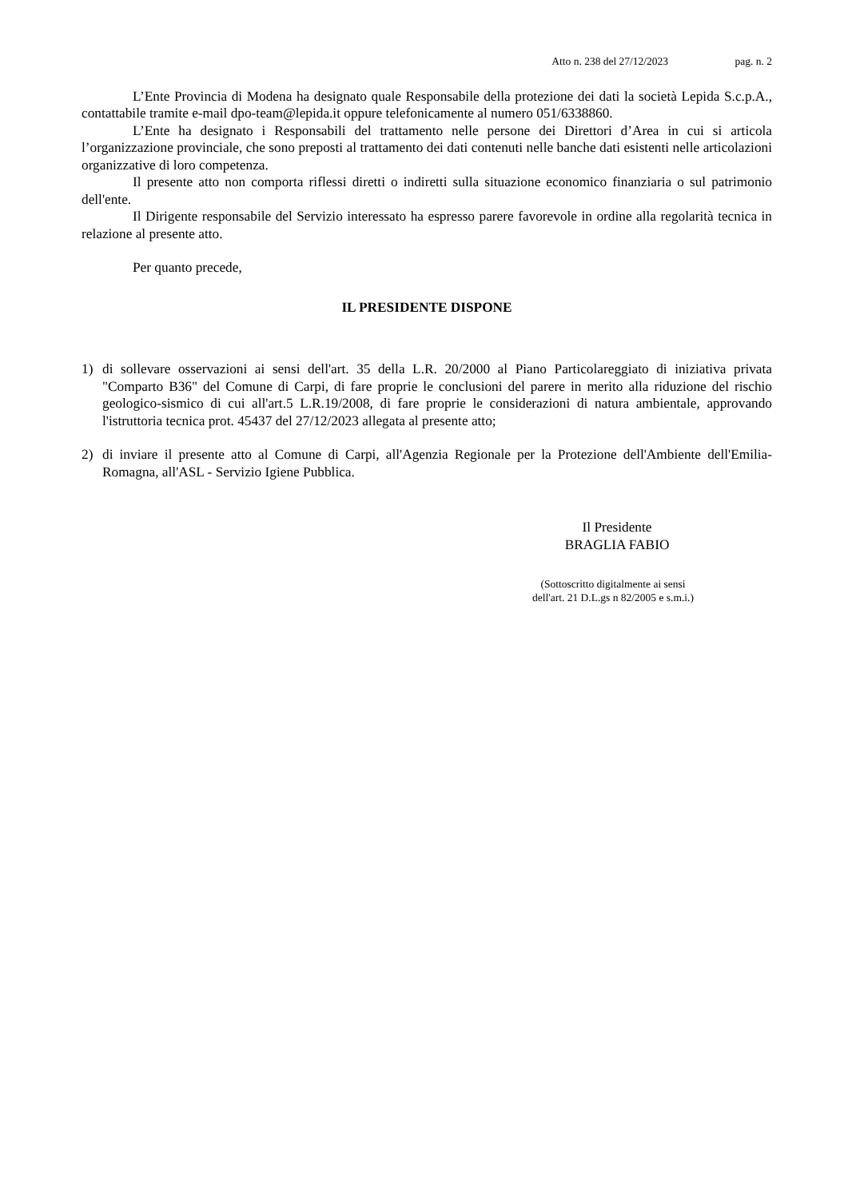Atto n. 238 del 27/12/2023 pag. n. 2
L’Ente Provincia di Modena ha designato quale Responsabile della protezione dei dati la società Lepida S.c.p.A., contattabile tramite e-mail dpo-team@lepida.it oppure telefonicamente al numero 051/6338860.
L’Ente ha designato i Responsabili del trattamento nelle persone dei Direttori d’Area in cui si articola l’organizzazione provinciale, che sono preposti al trattamento dei dati contenuti nelle banche dati esistenti nelle articolazioni organizzative di loro competenza.
Il presente atto non comporta riflessi diretti o indiretti sulla situazione economico finanziaria o sul patrimonio dell'ente.
Il Dirigente responsabile del Servizio interessato ha espresso parere favorevole in ordine alla regolarità tecnica in relazione al presente atto.
Per quanto precede,
IL PRESIDENTE DISPONE
1) di sollevare osservazioni ai sensi dell'art. 35 della L.R. 20/2000 al Piano Particolareggiato di iniziativa privata "Comparto B36" del Comune di Carpi, di fare proprie le conclusioni del parere in merito alla riduzione del rischio geologico-sismico di cui all'art.5 L.R.19/2008, di fare proprie le considerazioni di natura ambientale, approvando l'istruttoria tecnica prot. 45437 del 27/12/2023 allegata al presente atto;
2) di inviare il presente atto al Comune di Carpi, all'Agenzia Regionale per la Protezione dell'Ambiente dell'Emilia-Romagna, all'ASL - Servizio Igiene Pubblica.
Il Presidente
BRAGLIA FABIO
(Sottoscritto digitalmente ai sensi
dell'art. 21 D.L.gs n 82/2005 e s.m.i.)